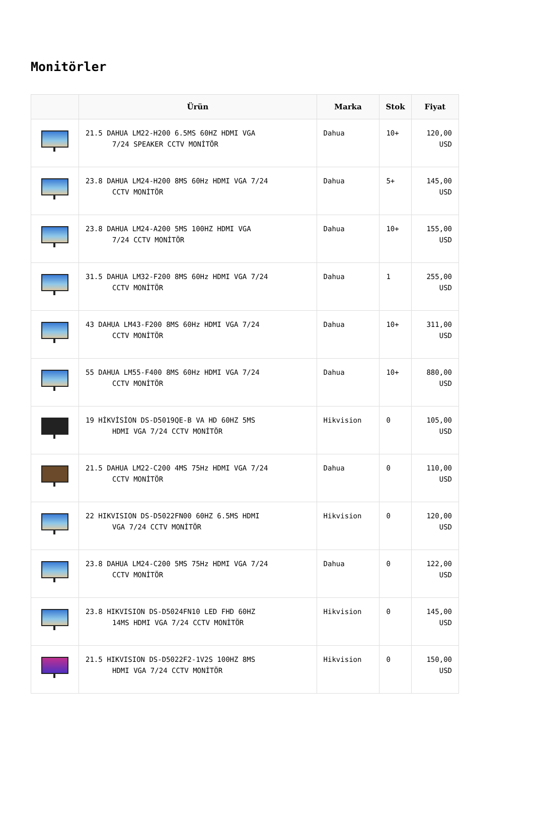Monitörler
| | Ürün | Marka | Stok | Fiyat |
| --- | --- | --- | --- | --- |
| | 21.5 DAHUA LM22-H200 6.5MS 60HZ HDMI VGA 7/24 SPEAKER CCTV MONİTÖR | Dahua | 10+ | 120,00 USD |
| | 23.8 DAHUA LM24-H200 8MS 60Hz HDMI VGA 7/24 CCTV MONİTÖR | Dahua | 5+ | 145,00 USD |
| | 23.8 DAHUA LM24-A200 5MS 100HZ HDMI VGA 7/24 CCTV MONİTÖR | Dahua | 10+ | 155,00 USD |
| | 31.5 DAHUA LM32-F200 8MS 60Hz HDMI VGA 7/24 CCTV MONİTÖR | Dahua | 1 | 255,00 USD |
| | 43 DAHUA LM43-F200 8MS 60Hz HDMI VGA 7/24 CCTV MONİTÖR | Dahua | 10+ | 311,00 USD |
| | 55 DAHUA LM55-F400 8MS 60Hz HDMI VGA 7/24 CCTV MONİTÖR | Dahua | 10+ | 880,00 USD |
| | 19 HİKVİSİON DS-D5019QE-B VA HD 60HZ 5MS HDMI VGA 7/24 CCTV MONİTÖR | Hikvision | 0 | 105,00 USD |
| | 21.5 DAHUA LM22-C200 4MS 75Hz HDMI VGA 7/24 CCTV MONİTÖR | Dahua | 0 | 110,00 USD |
| | 22 HIKVISION DS-D5022FN00 60HZ 6.5MS HDMI VGA 7/24 CCTV MONİTÖR | Hikvision | 0 | 120,00 USD |
| | 23.8 DAHUA LM24-C200 5MS 75Hz HDMI VGA 7/24 CCTV MONİTÖR | Dahua | 0 | 122,00 USD |
| | 23.8 HIKVISION DS-D5024FN10 LED FHD 60HZ 14MS HDMI VGA 7/24 CCTV MONİTÖR | Hikvision | 0 | 145,00 USD |
| | 21.5 HIKVISION DS-D5022F2-1V2S 100HZ 8MS HDMI VGA 7/24 CCTV MONİTÖR | Hikvision | 0 | 150,00 USD |